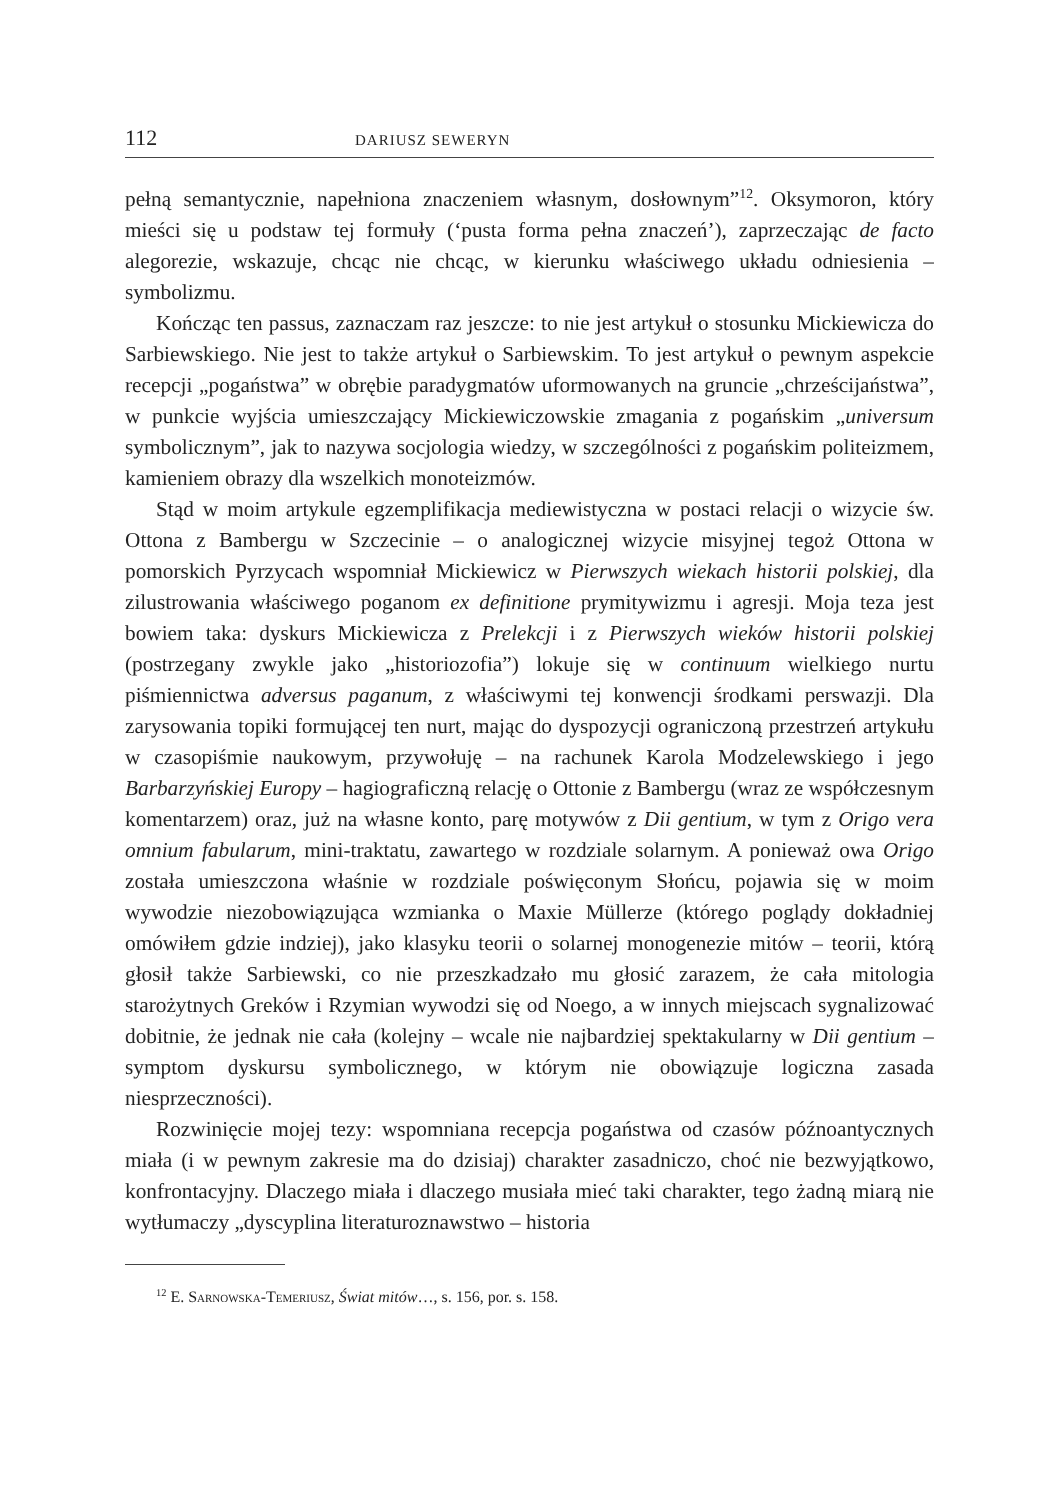112 DARIUSZ SEWERYN
pełną semantycznie, napełniona znaczeniem własnym, dosłownym”<sup>12</sup>. Oksymoron, który mieści się u podstaw tej formuły (‘pusta forma pełna znaczeń’), zaprzeczając de facto alegorezie, wskazuje, chcąc nie chcąc, w kierunku właściwego układu odniesienia – symbolizmu.
Kończąc ten passus, zaznaczam raz jeszcze: to nie jest artykuł o stosunku Mickiewicza do Sarbiewskiego. Nie jest to także artykuł o Sarbiewskim. To jest artykuł o pewnym aspekcie recepcji „pogaństwa” w obrębie paradygmatów uformowanych na gruncie „chrześcijaństwa”, w punkcie wyjścia umieszczający Mickiewiczowskie zmagania z pogańskim „universum symbolicznym”, jak to nazywa socjologia wiedzy, w szczególności z pogańskim politeizmem, kamieniem obrazy dla wszelkich monoteizmów.
Stąd w moim artykule egzemplifikacja mediewistyczna w postaci relacji o wizycie św. Ottona z Bambergu w Szczecinie – o analogicznej wizycie misyjnej tegoż Ottona w pomorskich Pyrzycach wspomniał Mickiewicz w Pierwszych wiekach historii polskiej, dla zilustrowania właściwego poganom ex definitione prymitywizmu i agresji. Moja teza jest bowiem taka: dyskurs Mickiewicza z Prelekcji i z Pierwszych wieków historii polskiej (postrzegany zwykle jako „historiozofia”) lokuje się w continuum wielkiego nurtu piśmiennictwa adversus paganum, z właściwymi tej konwencji środkami perswazji. Dla zarysowania topiki formującej ten nurt, mając do dyspozycji ograniczoną przestrzeń artykułu w czasopiśmie naukowym, przywołuję – na rachunek Karola Modzelewskiego i jego Barbarzyńskiej Europy – hagiograficzną relację o Ottonie z Bambergu (wraz ze współczesnym komentarzem) oraz, już na własne konto, parę motywów z Dii gentium, w tym z Origo vera omnium fabularum, mini-traktatu, zawartego w rozdziale solarnym. A ponieważ owa Origo została umieszczona właśnie w rozdziale poświęconym Słońcu, pojawia się w moim wywodzie niezobowiązująca wzmianka o Maxie Müllerze (którego poglądy dokładniej omówiłem gdzie indziej), jako klasyku teorii o solarnej monogenezie mitów – teorii, którą głosił także Sarbiewski, co nie przeszkadzało mu głosić zarazem, że cała mitologia starożytnych Greków i Rzymian wywodzi się od Noego, a w innych miejscach sygnalizować dobitnie, że jednak nie cała (kolejny – wcale nie najbardziej spektakularny w Dii gentium – symptom dyskursu symbolicznego, w którym nie obowiązuje logiczna zasada niesprzeczności).
Rozwinięcie mojej tezy: wspomniana recepcja pogaństwa od czasów późnoantycznych miała (i w pewnym zakresie ma do dzisiaj) charakter zasadniczo, choć nie bezwyjątkowo, konfrontacyjny. Dlaczego miała i dlaczego musiała mieć taki charakter, tego żadną miarą nie wytłumaczy „dyscyplina literaturoznawstwo – historia
<sup>12</sup> E. Sarnowska-Temeriusz, Świat mitów…, s. 156, por. s. 158.